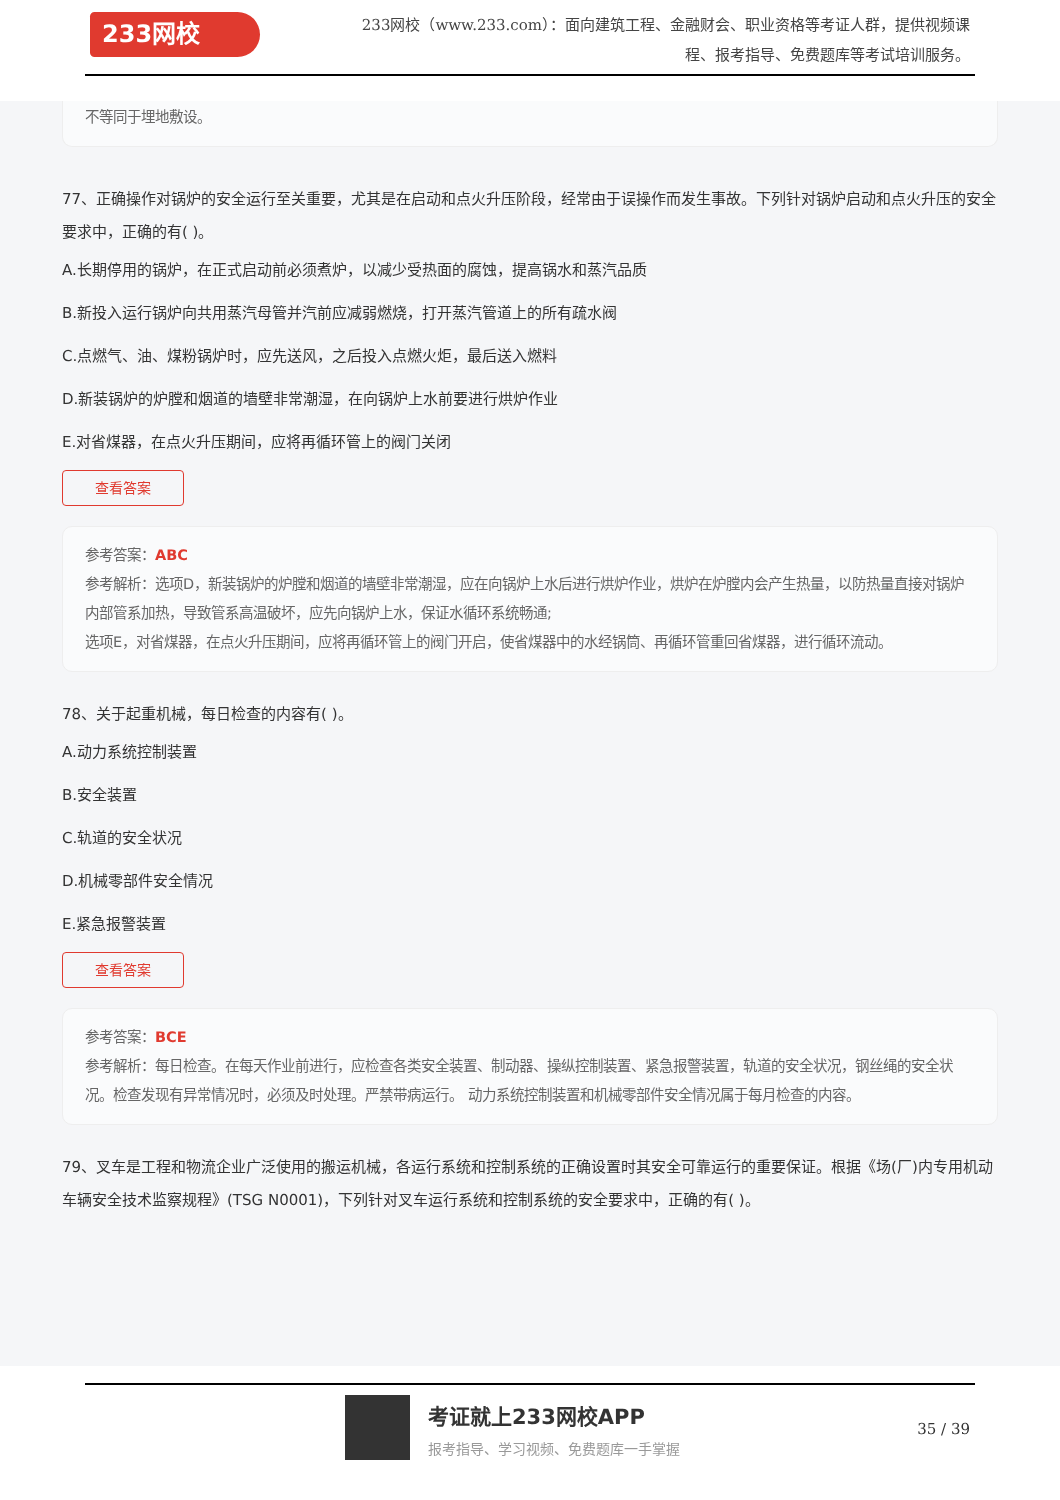233网校
233网校（www.233.com）：面向建筑工程、金融财会、职业资格等考证人群，提供视频课程、报考指导、免费题库等考试培训服务。
不等同于埋地敷设。
77、正确操作对锅炉的安全运行至关重要，尤其是在启动和点火升压阶段，经常由于误操作而发生事故。下列针对锅炉启动和点火升压的安全要求中，正确的有( )。
A.长期停用的锅炉，在正式启动前必须煮炉，以减少受热面的腐蚀，提高锅水和蒸汽品质
B.新投入运行锅炉向共用蒸汽母管并汽前应减弱燃烧，打开蒸汽管道上的所有疏水阀
C.点燃气、油、煤粉锅炉时，应先送风，之后投入点燃火炬，最后送入燃料
D.新装锅炉的炉膛和烟道的墙壁非常潮湿，在向锅炉上水前要进行烘炉作业
E.对省煤器，在点火升压期间，应将再循环管上的阀门关闭
查看答案
参考答案：ABC
参考解析：选项D，新装锅炉的炉膛和烟道的墙壁非常潮湿，应在向锅炉上水后进行烘炉作业，烘炉在炉膛内会产生热量，以防热量直接对锅炉内部管系加热，导致管系高温破坏，应先向锅炉上水，保证水循环系统畅通;
选项E，对省煤器，在点火升压期间，应将再循环管上的阀门开启，使省煤器中的水经锅筒、再循环管重回省煤器，进行循环流动。
78、关于起重机械，每日检查的内容有( )。
A.动力系统控制装置
B.安全装置
C.轨道的安全状况
D.机械零部件安全情况
E.紧急报警装置
查看答案
参考答案：BCE
参考解析：每日检查。在每天作业前进行，应检查各类安全装置、制动器、操纵控制装置、紧急报警装置，轨道的安全状况，钢丝绳的安全状况。检查发现有异常情况时，必须及时处理。严禁带病运行。 动力系统控制装置和机械零部件安全情况属于每月检查的内容。
79、叉车是工程和物流企业广泛使用的搬运机械，各运行系统和控制系统的正确设置时其安全可靠运行的重要保证。根据《场(厂)内专用机动车辆安全技术监察规程》(TSG N0001)，下列针对叉车运行系统和控制系统的安全要求中，正确的有( )。
考证就上233网校APP
报考指导、学习视频、免费题库一手掌握
35 / 39